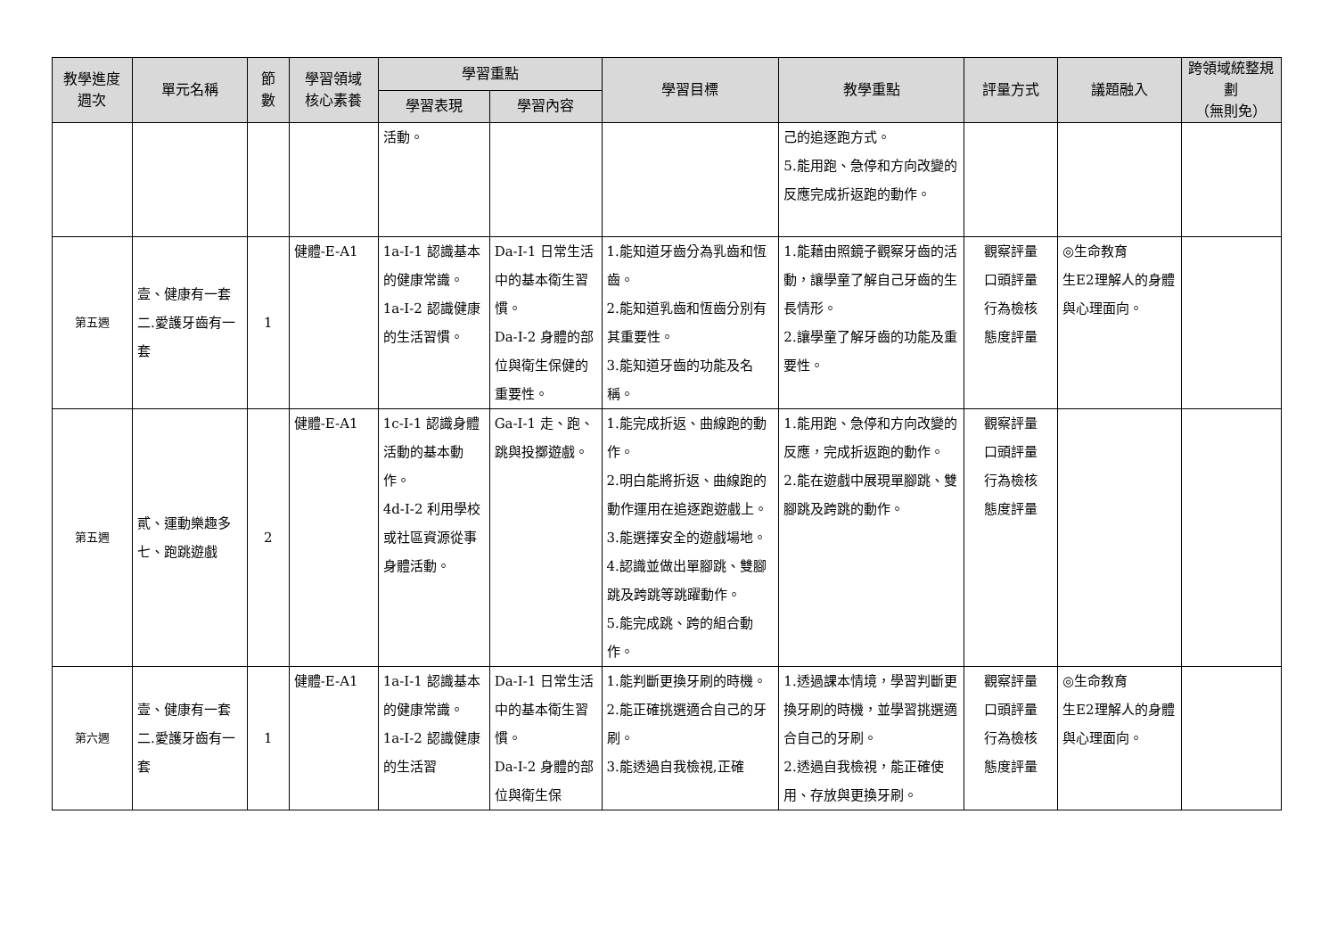| 教學進度 週次 | 單元名稱 | 節 數 | 學習領域 核心素養 | 學習重點 | | 學習目標 | 教學重點 | 評量方式 | 議題融入 | 跨領域統整規劃 （無則免） |
| --- | --- | --- | --- | --- | --- | --- | --- | --- | --- | --- |
| | | | | 學習表現 | 學習內容 | | | | | |
| | | | | 活動。 | | | 己的追逐跑方式。 5.能用跑、急停和方向改變的反應完成折返跑的動作。 | | | |
| 第五週 | 壹、健康有一套 二.愛護牙齒有一套 | 1 | 健體-E-A1 | 1a-I-1 認識基本的健康常識。 1a-I-2 認識健康的生活習慣。 | Da-I-1 日常生活中的基本衛生習慣。 Da-I-2 身體的部位與衛生保健的重要性。 | 1.能知道牙齒分為乳齒和恆齒。 2.能知道乳齒和恆齒分別有其重要性。 3.能知道牙齒的功能及名稱。 | 1.能藉由照鏡子觀察牙齒的活動，讓學童了解自己牙齒的生長情形。 2.讓學童了解牙齒的功能及重要性。 | 觀察評量 口頭評量 行為檢核 態度評量 | ◎生命教育 生E2理解人的身體與心理面向。 | |
| 第五週 | 貳、運動樂趣多 七、跑跳遊戲 | 2 | 健體-E-A1 | 1c-I-1 認識身體活動的基本動作。 4d-I-2 利用學校或社區資源從事身體活動。 | Ga-I-1 走、跑、跳與投擲遊戲。 | 1.能完成折返、曲線跑的動作。 2.明白能將折返、曲線跑的動作運用在追逐跑遊戲上。 3.能選擇安全的遊戲場地。 4.認識並做出單腳跳、雙腳跳及跨跳等跳躍動作。 5.能完成跳、跨的組合動作。 | 1.能用跑、急停和方向改變的反應，完成折返跑的動作。 2.能在遊戲中展現單腳跳、雙腳跳及跨跳的動作。 | 觀察評量 口頭評量 行為檢核 態度評量 | | |
| 第六週 | 壹、健康有一套 二.愛護牙齒有一套 | 1 | 健體-E-A1 | 1a-I-1 認識基本的健康常識。 1a-I-2 認識健康的生活習 | Da-I-1 日常生活中的基本衛生習慣。 Da-I-2 身體的部位與衛生保 | 1.能判斷更換牙刷的時機。 2.能正確挑選適合自己的牙刷。 3.能透過自我檢視,正確 | 1.透過課本情境，學習判斷更換牙刷的時機，並學習挑選適合自己的牙刷。 2.透過自我檢視，能正確使用、存放與更換牙刷。 | 觀察評量 口頭評量 行為檢核 態度評量 | ◎生命教育 生E2理解人的身體與心理面向。 | |